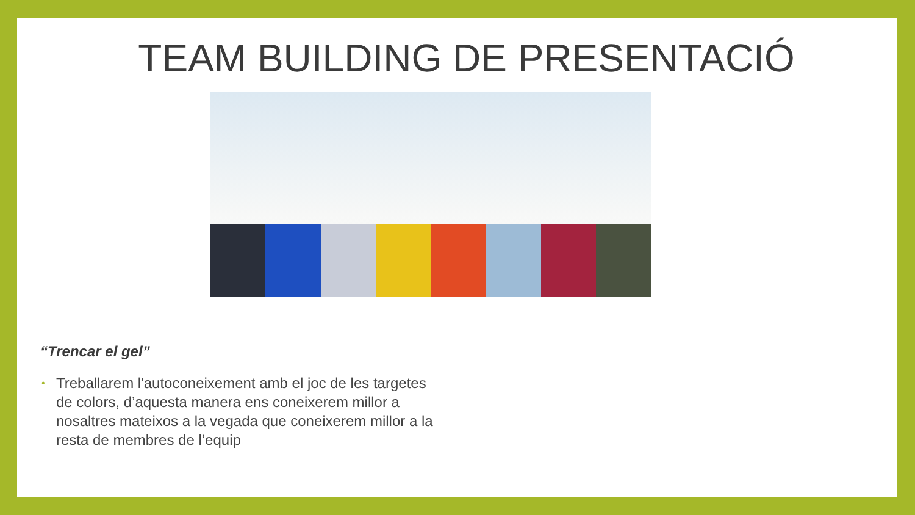TEAM BUILDING DE PRESENTACIÓ
“Trencar el gel”
• Treballarem l'autoconeixement amb el joc de les targetes de colors, d’aquesta manera ens coneixerem millor a nosaltres mateixos a la vegada que coneixerem millor a la resta de membres de l’equip